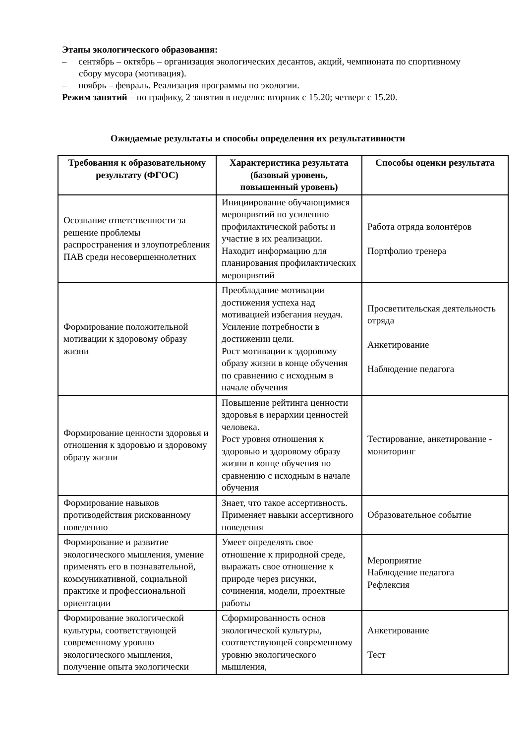Этапы экологического образования:
– сентябрь – октябрь – организация экологических десантов, акций, чемпионата по спортивному сбору мусора (мотивация).
– ноябрь – февраль. Реализация программы по экологии.
Режим занятий – по графику, 2 занятия в неделю: вторник с 15.20; четверг с 15.20.
Ожидаемые результаты и способы определения их результативности
| Требования к образовательному результату (ФГОС) | Характеристика результата (базовый уровень, повышенный уровень) | Способы оценки результата |
| --- | --- | --- |
| Осознание ответственности за решение проблемы распространения и злоупотребления ПАВ среди несовершеннолетних | Инициирование обучающимися мероприятий по усилению профилактической работы и участие в их реализации. Находит информацию для планирования профилактических мероприятий | Работа отряда волонтёров Портфолио тренера |
| Формирование положительной мотивации к здоровому образу жизни | Преобладание мотивации достижения успеха над мотивацией избегания неудач. Усиление потребности в достижении цели. Рост мотивации к здоровому образу жизни в конце обучения по сравнению с исходным в начале обучения | Просветительская деятельность отряда Анкетирование Наблюдение педагога |
| Формирование ценности здоровья и отношения к здоровью и здоровому образу жизни | Повышение рейтинга ценности здоровья в иерархии ценностей человека. Рост уровня отношения к здоровью и здоровому образу жизни в конце обучения по сравнению с исходным в начале обучения | Тестирование, анкетирование - мониторинг |
| Формирование навыков противодействия рискованному поведению | Знает, что такое ассертивность. Применяет навыки ассертивного поведения | Образовательное событие |
| Формирование и развитие экологического мышления, умение применять его в познавательной, коммуникативной, социальной практике и профессиональной ориентации | Умеет определять свое отношение к природной среде, выражать свое отношение к природе через рисунки, сочинения, модели, проектные работы | Мероприятие Наблюдение педагога Рефлексия |
| Формирование экологической культуры, соответствующей современному уровню экологического мышления, получение опыта экологически | Сформированность основ экологической культуры, соответствующей современному уровню экологического мышления, | Анкетирование Тест |